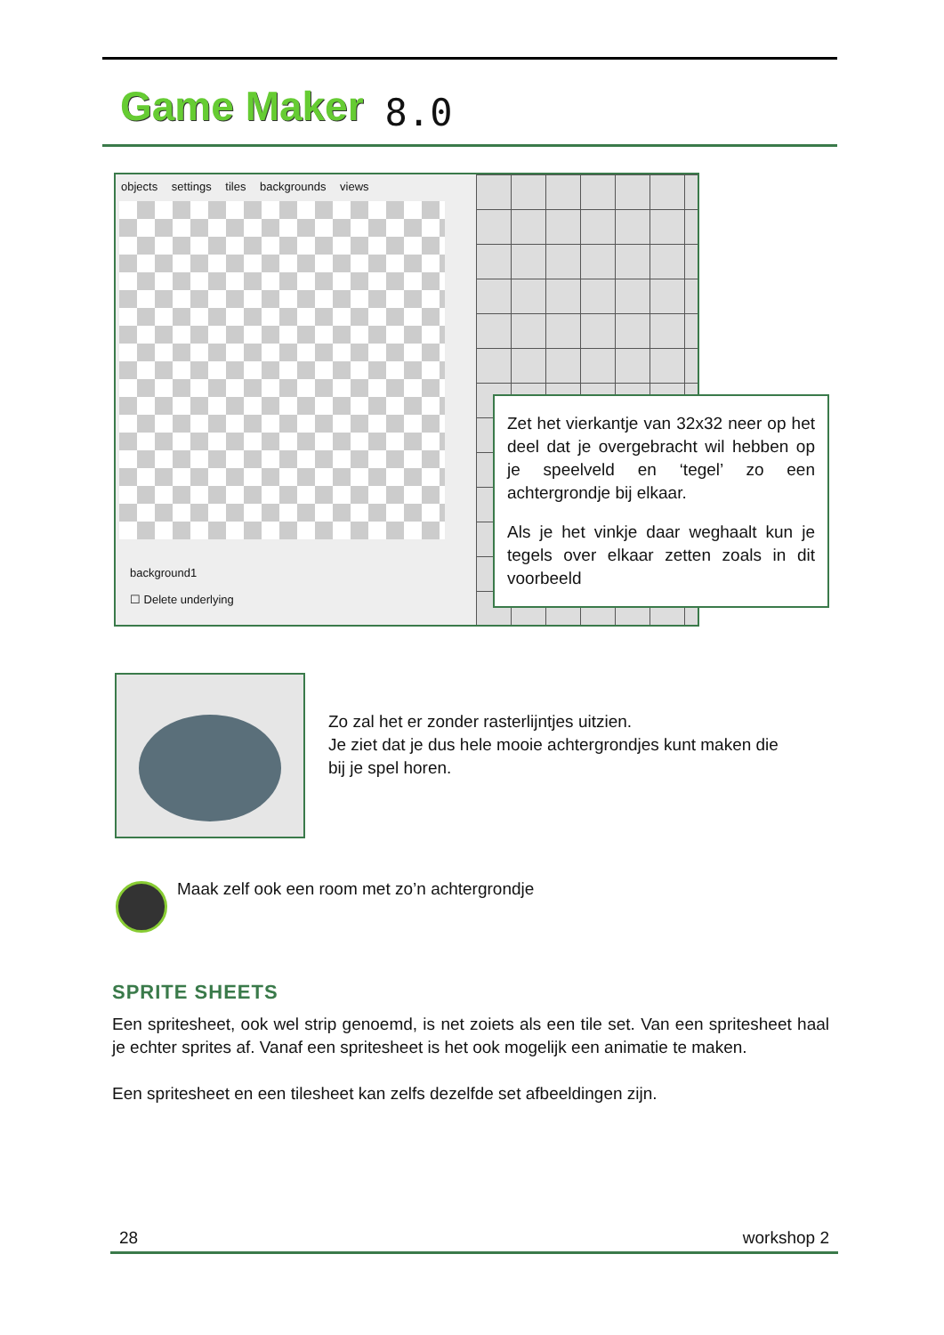Game Maker 8.0
objects settings tiles backgrounds views
background1
☐ Delete underlying
Zet het vierkantje van 32x32 neer op het deel dat je overgebracht wil hebben op je speelveld en ‘tegel’ zo een achtergrondje bij elkaar.
Als je het vinkje daar weghaalt kun je tegels over elkaar zetten zoals in dit voorbeeld
Zo zal het er zonder rasterlijntjes uitzien.
Je ziet dat je dus hele mooie achtergrondjes kunt maken die
bij je spel horen.
Maak zelf ook een room met zo’n achtergrondje
SPRITE SHEETS
Een spritesheet, ook wel strip genoemd, is net zoiets als een tile set. Van een spritesheet haal je echter sprites af. Vanaf een spritesheet is het ook mogelijk een animatie te maken.
Een spritesheet en een tilesheet kan zelfs dezelfde set afbeeldingen zijn.
28 workshop 2